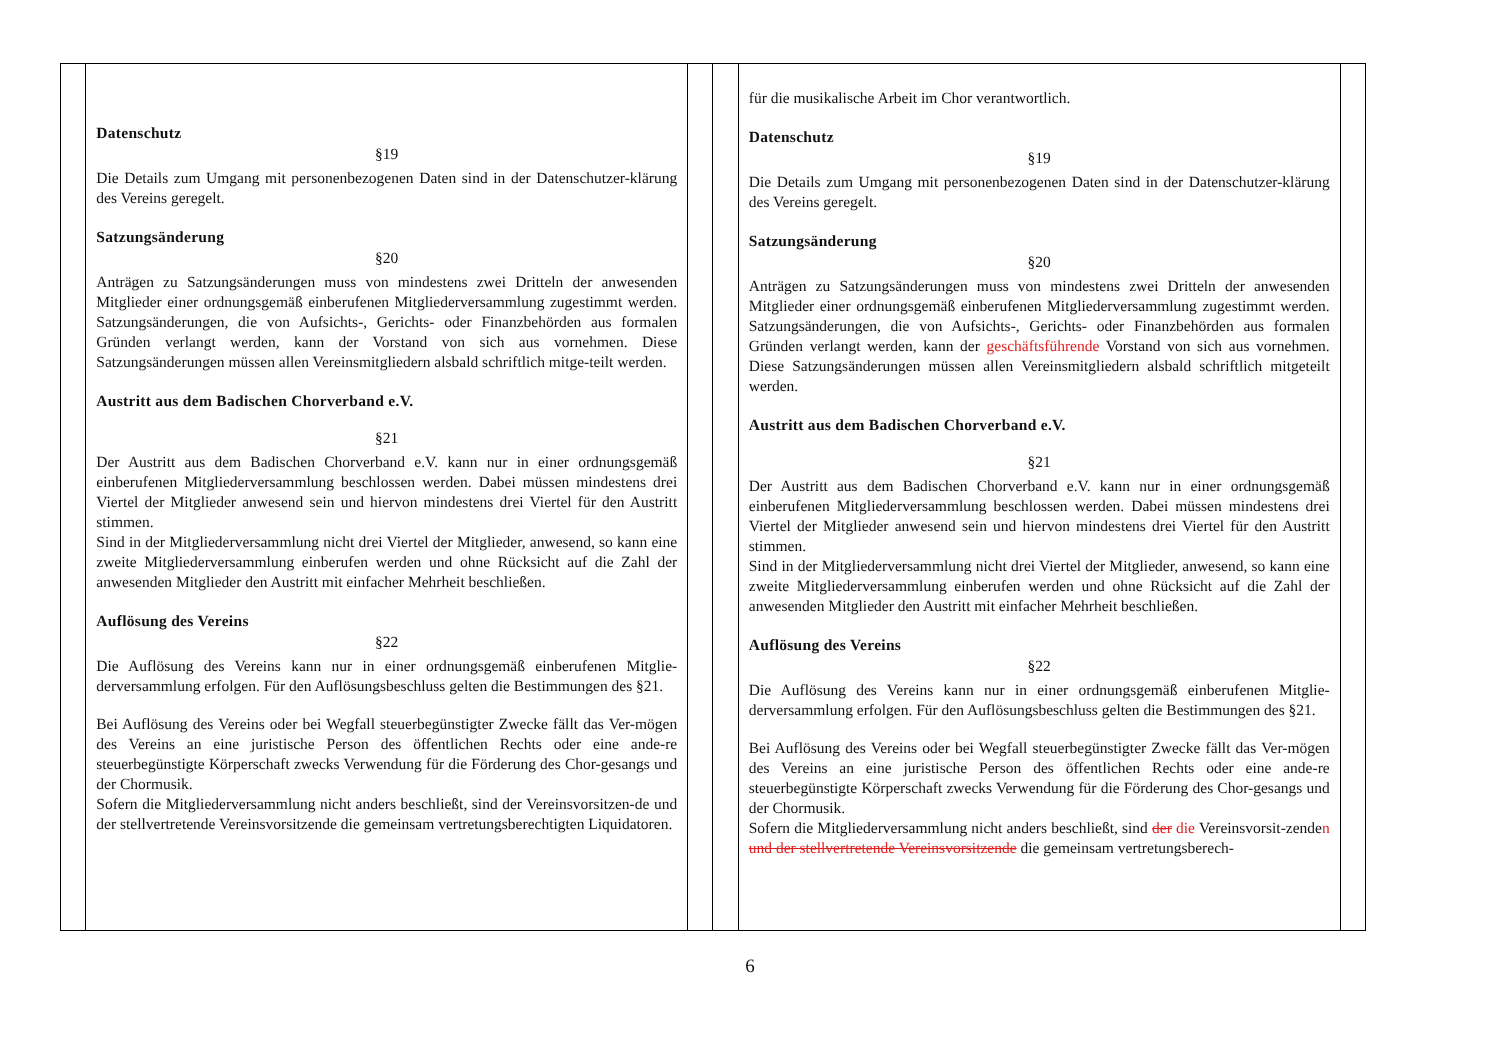| | Datenschutz §19 Die Details zum Umgang mit personenbezogenen Daten sind in der Datenschutzer-klärung des Vereins geregelt. Satzungsänderung §20 Anträgen zu Satzungsänderungen muss von mindestens zwei Dritteln der anwesenden Mitglieder einer ordnungsgemäß einberufenen Mitgliederversammlung zugestimmt werden. Satzungsänderungen, die von Aufsichts-, Gerichts- oder Finanzbehörden aus formalen Gründen verlangt werden, kann der Vorstand von sich aus vornehmen. Diese Satzungsänderungen müssen allen Vereinsmitgliedern alsbald schriftlich mitge-teilt werden. Austritt aus dem Badischen Chorverband e.V. §21 Der Austritt aus dem Badischen Chorverband e.V. kann nur in einer ordnungsgemäß einberufenen Mitgliederversammlung beschlossen werden. Dabei müssen mindestens drei Viertel der Mitglieder anwesend sein und hiervon mindestens drei Viertel für den Austritt stimmen. Sind in der Mitgliederversammlung nicht drei Viertel der Mitglieder, anwesend, so kann eine zweite Mitgliederversammlung einberufen werden und ohne Rücksicht auf die Zahl der anwesenden Mitglieder den Austritt mit einfacher Mehrheit beschließen. Auflösung des Vereins §22 Die Auflösung des Vereins kann nur in einer ordnungsgemäß einberufenen Mitglie-derversammlung erfolgen. Für den Auflösungsbeschluss gelten die Bestimmungen des §21. Bei Auflösung des Vereins oder bei Wegfall steuerbegünstigter Zwecke fällt das Ver-mögen des Vereins an eine juristische Person des öffentlichen Rechts oder eine ande-re steuerbegünstigte Körperschaft zwecks Verwendung für die Förderung des Chor-gesangs und der Chormusik. Sofern die Mitgliederversammlung nicht anders beschließt, sind der Vereinsvorsitzen-de und der stellvertretende Vereinsvorsitzende die gemeinsam vertretungsberechtigten Liquidatoren. | | | für die musikalische Arbeit im Chor verantwortlich. Datenschutz §19 Die Details zum Umgang mit personenbezogenen Daten sind in der Datenschutzer-klärung des Vereins geregelt. Satzungsänderung §20 Anträgen zu Satzungsänderungen muss von mindestens zwei Dritteln der anwesenden Mitglieder einer ordnungsgemäß einberufenen Mitgliederversammlung zugestimmt werden. Satzungsänderungen, die von Aufsichts-, Gerichts- oder Finanzbehörden aus formalen Gründen verlangt werden, kann der geschäftsführende Vorstand von sich aus vornehmen. Diese Satzungsänderungen müssen allen Vereinsmitgliedern alsbald schriftlich mitgeteilt werden. Austritt aus dem Badischen Chorverband e.V. §21 Der Austritt aus dem Badischen Chorverband e.V. kann nur in einer ordnungsgemäß einberufenen Mitgliederversammlung beschlossen werden. Dabei müssen mindestens drei Viertel der Mitglieder anwesend sein und hiervon mindestens drei Viertel für den Austritt stimmen. Sind in der Mitgliederversammlung nicht drei Viertel der Mitglieder, anwesend, so kann eine zweite Mitgliederversammlung einberufen werden und ohne Rücksicht auf die Zahl der anwesenden Mitglieder den Austritt mit einfacher Mehrheit beschließen. Auflösung des Vereins §22 Die Auflösung des Vereins kann nur in einer ordnungsgemäß einberufenen Mitglie-derversammlung erfolgen. Für den Auflösungsbeschluss gelten die Bestimmungen des §21. Bei Auflösung des Vereins oder bei Wegfall steuerbegünstigter Zwecke fällt das Ver-mögen des Vereins an eine juristische Person des öffentlichen Rechts oder eine ande-re steuerbegünstigte Körperschaft zwecks Verwendung für die Förderung des Chor-gesangs und der Chormusik. Sofern die Mitgliederversammlung nicht anders beschließt, sind der die Vereinsvorsit-zende n und der stellvertretende Vereinsvorsitzende die gemeinsam vertretungsberech- | |
6